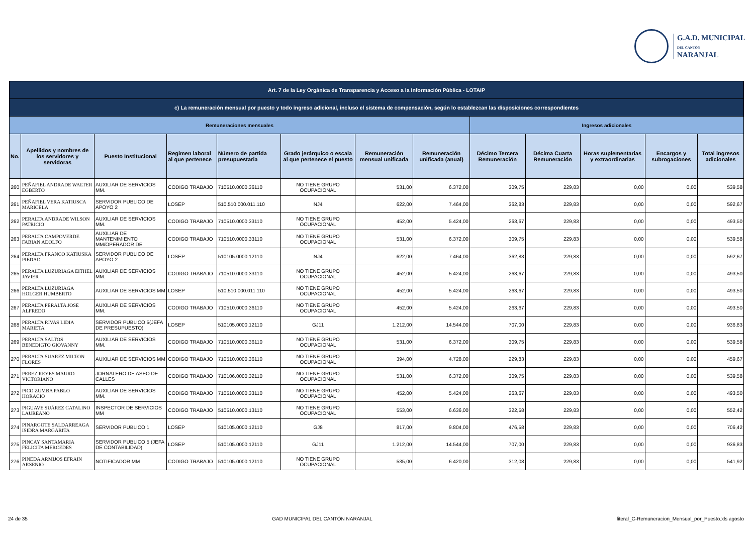G.A.D. MUNICIPAL
DEL CANTÓN
NARANJAL
| Art. 7 de la Ley Orgánica de Transparencia y Acceso a la Información Pública - LOTAIP | | | | | | | | | | | | |
| --- | --- | --- | --- | --- | --- | --- | --- | --- | --- | --- | --- | --- |
| c) La remuneración mensual por puesto y todo ingreso adicional, incluso el sistema de compensación, según lo establezcan las disposiciones correspondientes | | | | | | | | | | | | |
| Remuneraciones mensuales | | | | | | | | Ingresos adicionales | | | | |
| No. | Apellidos y nombres de los servidores y servidoras | Puesto Institucional | Regimen laboral al que pertenece | Número de partida presupuestaria | Grado jerárquico o escala al que pertenece el puesto | Remuneración mensual unificada | Remuneración unificada (anual) | Décimo Tercera Remuneración | Décima Cuarta Remuneración | Horas suplementarias y extraordinarias | Encargos y subrogaciones | Total ingresos adicionales |
| 260 | PEÑAFIEL ANDRADE WALTER EGBERTO | AUXILIAR DE SERVICIOS MM. | CODIGO TRABAJO | 710510.0000.36110 | NO TIENE GRUPO OCUPACIONAL | 531,00 | 6.372,00 | 309,75 | 229,83 | 0,00 | 0,00 | 539,58 |
| 261 | PEÑAFIEL VERA KATIUSCA MARICELA | SERVIDOR PUBLICO DE APOYO 2 | LOSEP | 510.510.000.011.110 | NJ4 | 622,00 | 7.464,00 | 362,83 | 229,83 | 0,00 | 0,00 | 592,67 |
| 262 | PERALTA ANDRADE WILSON PATRICIO | AUXILIAR DE SERVICIOS MM. | CODIGO TRABAJO | 710510.0000.33110 | NO TIENE GRUPO OCUPACIONAL | 452,00 | 5.424,00 | 263,67 | 229,83 | 0,00 | 0,00 | 493,50 |
| 263 | PERALTA CAMPOVERDE FABIAN ADOLFO | AUXILIAR DE MANTENIMIENTO MM/OPERADOR DE | CODIGO TRABAJO | 710510.0000.33110 | NO TIENE GRUPO OCUPACIONAL | 531,00 | 6.372,00 | 309,75 | 229,83 | 0,00 | 0,00 | 539,58 |
| 264 | PERALTA FRANCO KATIUSKA PIEDAD | SERVIDOR PUBLICO DE APOYO 2 | LOSEP | 510105.0000.12110 | NJ4 | 622,00 | 7.464,00 | 362,83 | 229,83 | 0,00 | 0,00 | 592,67 |
| 265 | PERALTA LUZURIAGA EITHEL JAVIER | AUXILIAR DE SERVICIOS MM. | CODIGO TRABAJO | 710510.0000.33110 | NO TIENE GRUPO OCUPACIONAL | 452,00 | 5.424,00 | 263,67 | 229,83 | 0,00 | 0,00 | 493,50 |
| 266 | PERALTA LUZURIAGA HOLGER HUMBERTO | AUXILIAR DE SERVICIOS MM | LOSEP | 510.510.000.011.110 | NO TIENE GRUPO OCUPACIONAL | 452,00 | 5.424,00 | 263,67 | 229,83 | 0,00 | 0,00 | 493,50 |
| 267 | PERALTA PERALTA JOSE ALFREDO | AUXILIAR DE SERVICIOS MM. | CODIGO TRABAJO | 710510.0000.36110 | NO TIENE GRUPO OCUPACIONAL | 452,00 | 5.424,00 | 263,67 | 229,83 | 0,00 | 0,00 | 493,50 |
| 268 | PERALTA RIVAS LIDIA MARIETA | SERVIDOR PUBLICO 5(JEFA DE PRESUPUESTO) | LOSEP | 510105.0000.12110 | GJ11 | 1.212,00 | 14.544,00 | 707,00 | 229,83 | 0,00 | 0,00 | 936,83 |
| 269 | PERALTA SALTOS BENEDIGTO GIOVANNY | AUXILIAR DE SERVICIOS MM. | CODIGO TRABAJO | 710510.0000.36110 | NO TIENE GRUPO OCUPACIONAL | 531,00 | 6.372,00 | 309,75 | 229,83 | 0,00 | 0,00 | 539,58 |
| 270 | PERALTA SUAREZ MILTON FLORES | AUXILIAR DE SERVICIOS MM | CODIGO TRABAJO | 710510.0000.36110 | NO TIENE GRUPO OCUPACIONAL | 394,00 | 4.728,00 | 229,83 | 229,83 | 0,00 | 0,00 | 459,67 |
| 271 | PEREZ REYES MAURO VICTORIANO | JORNALERO DE ASEO DE CALLES | CODIGO TRABAJO | 710106.0000.32110 | NO TIENE GRUPO OCUPACIONAL | 531,00 | 6.372,00 | 309,75 | 229,83 | 0,00 | 0,00 | 539,58 |
| 272 | PICO ZUMBA PABLO HORACIO | AUXILIAR DE SERVICIOS MM. | CODIGO TRABAJO | 710510.0000.33110 | NO TIENE GRUPO OCUPACIONAL | 452,00 | 5.424,00 | 263,67 | 229,83 | 0,00 | 0,00 | 493,50 |
| 273 | PIGUAVE SUÁREZ CATALINO LAUREANO | INSPECTOR DE SERVICIOS MM | CODIGO TRABAJO | 510510.0000.13110 | NO TIENE GRUPO OCUPACIONAL | 553,00 | 6.636,00 | 322,58 | 229,83 | 0,00 | 0,00 | 552,42 |
| 274 | PINARGOTE SALDARREAGA ISIDRA MARGARITA | SERVIDOR PUBLICO 1 | LOSEP | 510105.0000.12110 | GJ8 | 817,00 | 9.804,00 | 476,58 | 229,83 | 0,00 | 0,00 | 706,42 |
| 275 | PINCAY SANTAMARIA FELICITA MERCEDES | SERVIDOR PUBLICO 5 (JEFA DE CONTABILIDAD) | LOSEP | 510105.0000.12110 | GJ11 | 1.212,00 | 14.544,00 | 707,00 | 229,83 | 0,00 | 0,00 | 936,83 |
| 276 | PINEDA ARMIJOS EFRAIN ARSENIO | NOTIFICADOR MM | CODIGO TRABAJO | 510105.0000.12110 | NO TIENE GRUPO OCUPACIONAL | 535,00 | 6.420,00 | 312,08 | 229,83 | 0,00 | 0,00 | 541,92 |
24 de 35 GAD MUNICIPAL DEL CANTÓN NARANJAL literal_C-Remuneracion_Mensual_por_Puesto.xls agosto